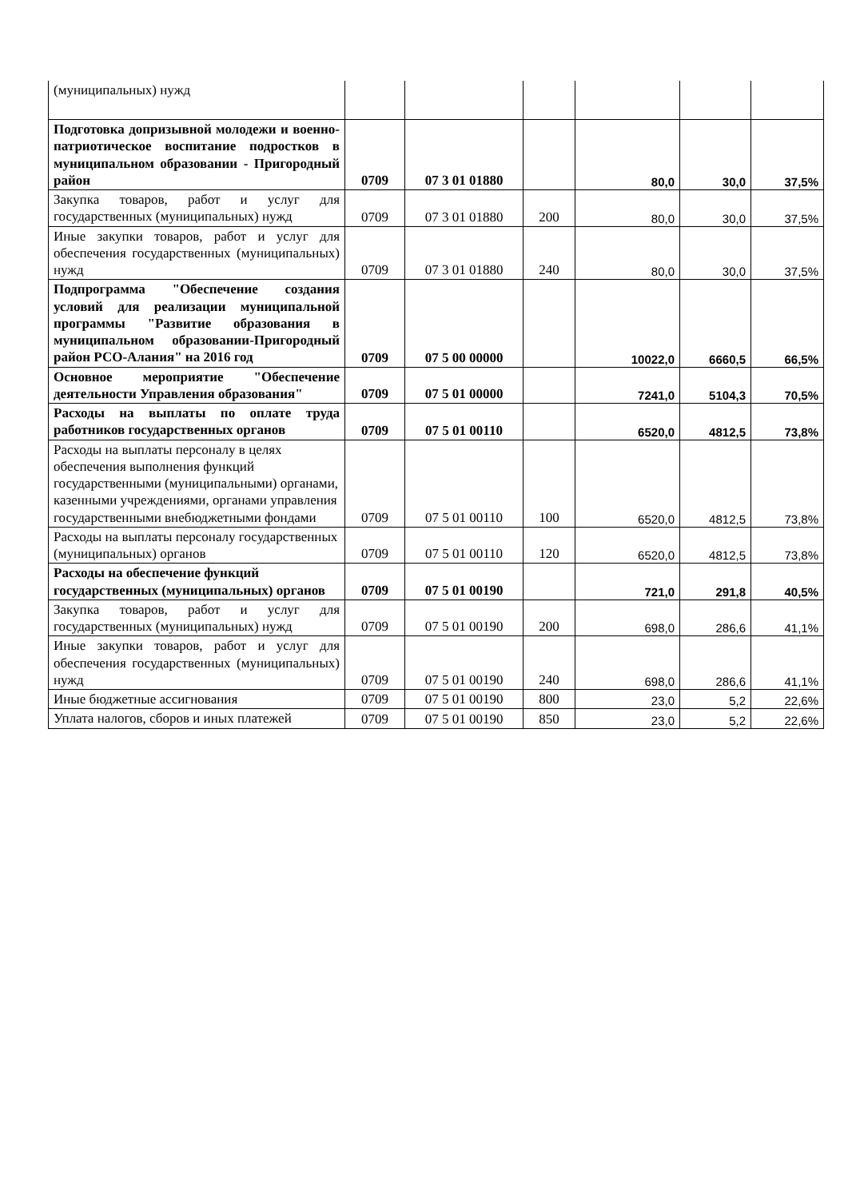| (муниципальных) нужд | | | | | | |
| Подготовка допризывной молодежи и военно-патриотическое воспитание подростков в муниципальном образовании - Пригородный район | 0709 | 07 3 01 01880 | | 80,0 | 30,0 | 37,5% |
| Закупка товаров, работ и услуг для государственных (муниципальных) нужд | 0709 | 07 3 01 01880 | 200 | 80,0 | 30,0 | 37,5% |
| Иные закупки товаров, работ и услуг для обеспечения государственных (муниципальных) нужд | 0709 | 07 3 01 01880 | 240 | 80,0 | 30,0 | 37,5% |
| Подпрограмма "Обеспечение создания условий для реализации муниципальной программы "Развитие образования в муниципальном образовании-Пригородный район РСО-Алания" на 2016 год | 0709 | 07 5 00 00000 | | 10022,0 | 6660,5 | 66,5% |
| Основное мероприятие "Обеспечение деятельности Управления образования" | 0709 | 07 5 01 00000 | | 7241,0 | 5104,3 | 70,5% |
| Расходы на выплаты по оплате труда работников государственных органов | 0709 | 07 5 01 00110 | | 6520,0 | 4812,5 | 73,8% |
| Расходы на выплаты персоналу в целях обеспечения выполнения функций государственными (муниципальными) органами, казенными учреждениями, органами управления государственными внебюджетными фондами | 0709 | 07 5 01 00110 | 100 | 6520,0 | 4812,5 | 73,8% |
| Расходы на выплаты персоналу государственных (муниципальных) органов | 0709 | 07 5 01 00110 | 120 | 6520,0 | 4812,5 | 73,8% |
| Расходы на обеспечение функций государственных (муниципальных) органов | 0709 | 07 5 01 00190 | | 721,0 | 291,8 | 40,5% |
| Закупка товаров, работ и услуг для государственных (муниципальных) нужд | 0709 | 07 5 01 00190 | 200 | 698,0 | 286,6 | 41,1% |
| Иные закупки товаров, работ и услуг для обеспечения государственных (муниципальных) нужд | 0709 | 07 5 01 00190 | 240 | 698,0 | 286,6 | 41,1% |
| Иные бюджетные ассигнования | 0709 | 07 5 01 00190 | 800 | 23,0 | 5,2 | 22,6% |
| Уплата налогов, сборов и иных платежей | 0709 | 07 5 01 00190 | 850 | 23,0 | 5,2 | 22,6% |